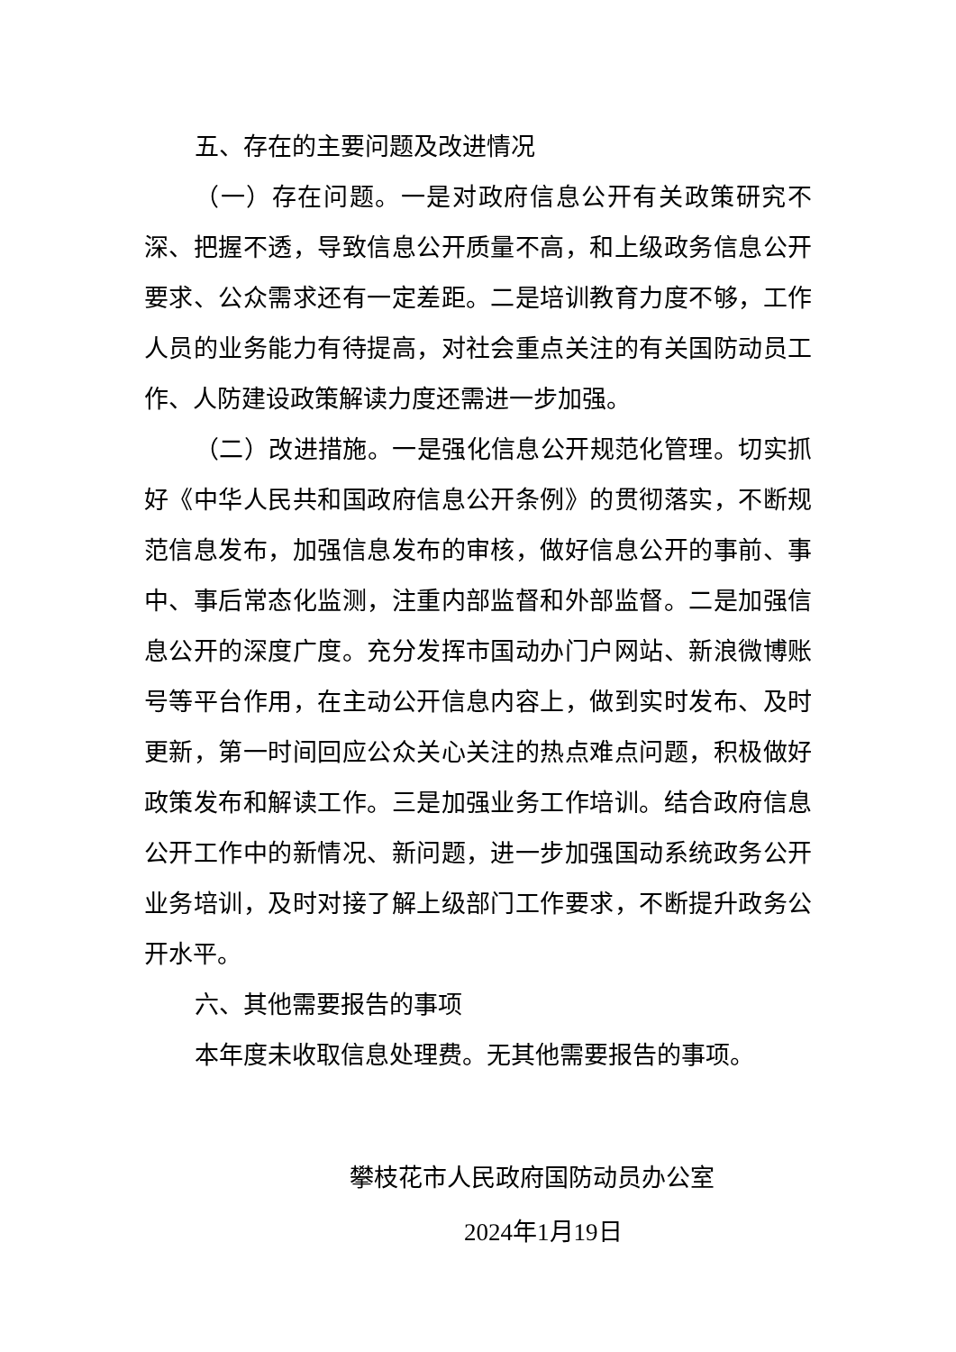五、存在的主要问题及改进情况
（一）存在问题。一是对政府信息公开有关政策研究不深、把握不透，导致信息公开质量不高，和上级政务信息公开要求、公众需求还有一定差距。二是培训教育力度不够，工作人员的业务能力有待提高，对社会重点关注的有关国防动员工作、人防建设政策解读力度还需进一步加强。
（二）改进措施。一是强化信息公开规范化管理。切实抓好《中华人民共和国政府信息公开条例》的贯彻落实，不断规范信息发布，加强信息发布的审核，做好信息公开的事前、事中、事后常态化监测，注重内部监督和外部监督。二是加强信息公开的深度广度。充分发挥市国动办门户网站、新浪微博账号等平台作用，在主动公开信息内容上，做到实时发布、及时更新，第一时间回应公众关心关注的热点难点问题，积极做好政策发布和解读工作。三是加强业务工作培训。结合政府信息公开工作中的新情况、新问题，进一步加强国动系统政务公开业务培训，及时对接了解上级部门工作要求，不断提升政务公开水平。
六、其他需要报告的事项
本年度未收取信息处理费。无其他需要报告的事项。
攀枝花市人民政府国防动员办公室
2024年1月19日